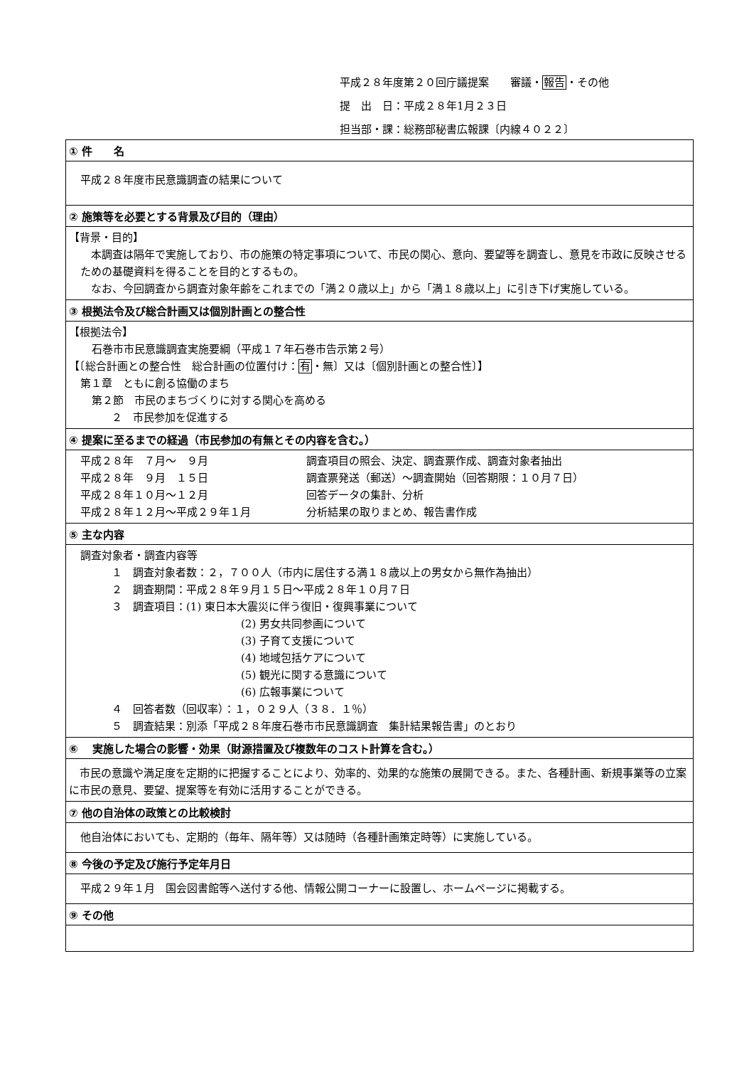平成２８年度第２０回庁議提案　　審議・報告・その他
提　出　日：平成２８年1月２３日
担当部・課：総務部秘書広報課〔内線４０２２〕
| ① 件 名 |
| --- |
| 平成２８年度市民意識調査の結果について |
| ② 施策等を必要とする背景及び目的（理由） |
| 【背景・目的】 本調査は隔年で実施しており、市の施策の特定事項について、市民の関心、意向、要望等を調査し、意見を市政に反映させるための基礎資料を得ることを目的とするもの。 なお、今回調査から調査対象年齢をこれまでの「満２０歳以上」から「満１８歳以上」に引き下げ実施している。 |
| ③ 根拠法令及び総合計画又は個別計画との整合性 |
| 【根拠法令】 石巻市市民意識調査実施要綱（平成１７年石巻市告示第２号） 【〔総合計画との整合性 総合計画の位置付け： 有 ・無〕又は〔個別計画との整合性〕】 第１章 ともに創る協働のまち 第２節 市民のまちづくりに対する関心を高める ２ 市民参加を促進する |
| ④ 提案に至るまでの経過（市民参加の有無とその内容を含む。） |
| 平成２８年 ７月～ ９月 調査項目の照会、決定、調査票作成、調査対象者抽出 平成２８年 ９月 １５日 調査票発送（郵送）～調査開始（回答期限：１０月７日） 平成２８年１０月～１２月 回答データの集計、分析 平成２８年１２月～平成２９年１月 分析結果の取りまとめ、報告書作成 |
| ⑤ 主な内容 |
| 調査対象者・調査内容等 １ 調査対象者数：２，７００人（市内に居住する満１８歳以上の男女から無作為抽出） ２ 調査期間：平成２８年９月１５日～平成２８年１０月７日 ３ 調査項目：(1) 東日本大震災に伴う復旧・復興事業について (2) 男女共同参画について (3) 子育て支援について (4) 地域包括ケアについて (5) 観光に関する意識について (6) 広報事業について ４ 回答者数（回収率）：１，０２９人（３８．１％） ５ 調査結果：別添「平成２８年度石巻市市民意識調査 集計結果報告書」のとおり |
| ⑥ 実施した場合の影響・効果（財源措置及び複数年のコスト計算を含む。） |
| 市民の意識や満足度を定期的に把握することにより、効率的、効果的な施策の展開できる。また、各種計画、新規事業等の立案に市民の意見、要望、提案等を有効に活用することができる。 |
| ⑦ 他の自治体の政策との比較検討 |
| 他自治体においても、定期的（毎年、隔年等）又は随時（各種計画策定時等）に実施している。 |
| ⑧ 今後の予定及び施行予定年月日 |
| 平成２９年１月 国会図書館等へ送付する他、情報公開コーナーに設置し、ホームページに掲載する。 |
| ⑨ その他 |